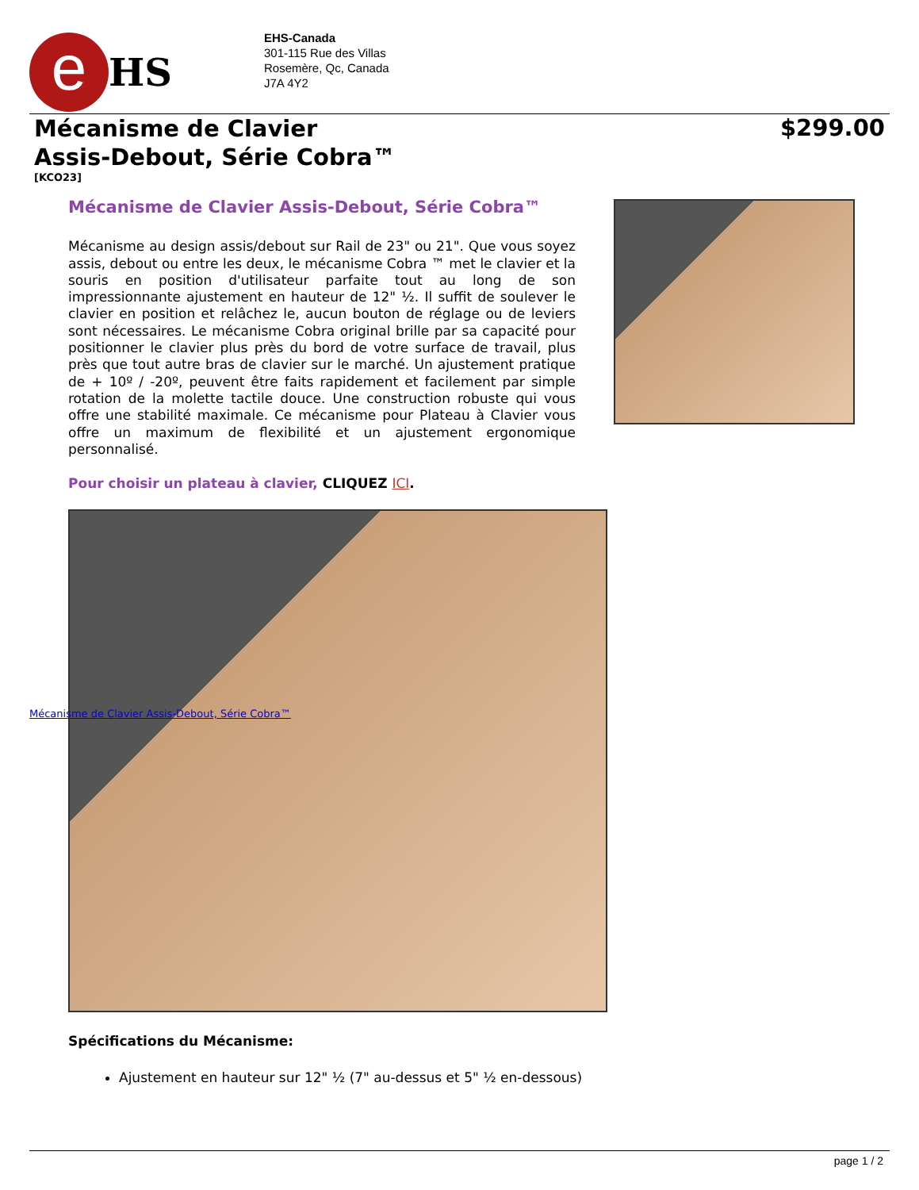e
HS
EHS-Canada
301-115 Rue des Villas
Rosemère, Qc, Canada
J7A 4Y2
Mécanisme de Clavier
Assis-Debout, Série Cobra™
$299.00
[KCO23]
Mécanisme de Clavier Assis-Debout, Série Cobra™
Mécanisme au design assis/debout sur Rail de 23" ou 21". Que vous soyez assis, debout ou entre les deux, le mécanisme Cobra ™ met le clavier et la souris en position d'utilisateur parfaite tout au long de son impressionnante ajustement en hauteur de 12" ½. Il suffit de soulever le clavier en position et relâchez le, aucun bouton de réglage ou de leviers sont nécessaires. Le mécanisme Cobra original brille par sa capacité pour positionner le clavier plus près du bord de votre surface de travail, plus près que tout autre bras de clavier sur le marché. Un ajustement pratique de + 10º / -20º, peuvent être faits rapidement et facilement par simple rotation de la molette tactile douce. Une construction robuste qui vous offre une stabilité maximale. Ce mécanisme pour Plateau à Clavier vous offre un maximum de flexibilité et un ajustement ergonomique personnalisé.
Pour choisir un plateau à clavier, CLIQUEZ ICI.
Mécanisme de Clavier Assis-Debout, Série Cobra™
Spécifications du Mécanisme:
Ajustement en hauteur sur 12" ½ (7" au-dessus et 5" ½ en-dessous)
page 1 / 2